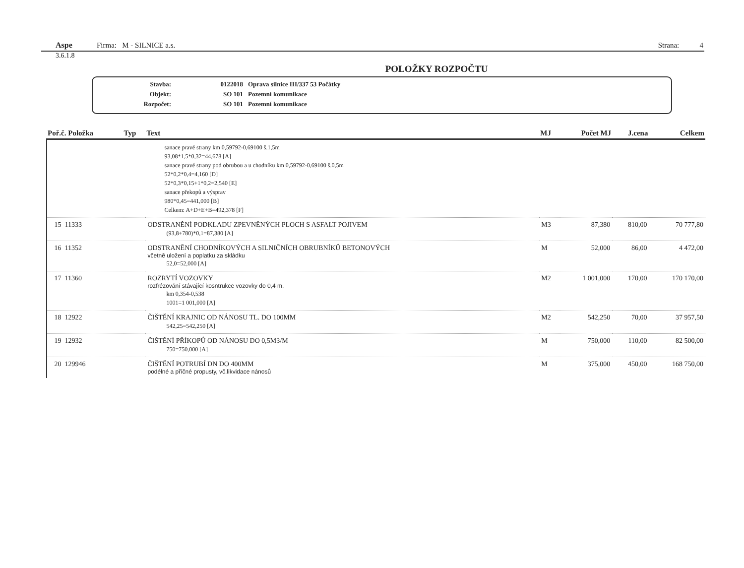Aspe Firma: M - SILNICE a.s. Strana: 4
3.6.1.8
POLOŽKY ROZPOČTU
Stavba: 0122018 Oprava silnice III/337 53 Počátky
Objekt: SO 101 Pozemní komunikace
Rozpočet: SO 101 Pozemní komunikace
| Poř.č. Položka | Typ | Text | MJ | Počet MJ | J.cena | Celkem |
| --- | --- | --- | --- | --- | --- | --- |
| | | sanace pravé strany km 0,59792-0,69100 š.1,5m 93,08*1,5*0,32=44,678 [A] sanace pravé strany pod obrubou a u chodníku km 0,59792-0,69100 š.0,5m 52*0,2*0,4=4,160 [D] 52*0,3*0,15+1*0,2=2,540 [E] sanace překopů a výsprav 980*0,45=441,000 [B] Celkem: A+D+E+B=492,378 [F] | | | | |
| 15 11333 | | ODSTRANĚNÍ PODKLADU ZPEVNĚNÝCH PLOCH S ASFALT POJIVEM (93,8+780)*0,1=87,380 [A] | M3 | 87,380 | 810,00 | 70 777,80 |
| 16 11352 | | ODSTRANĚNÍ CHODNÍKOVÝCH A SILNIČNÍCH OBRUBNÍKŮ BETONOVÝCH včetně uložení a poplatku za skládku 52,0=52,000 [A] | M | 52,000 | 86,00 | 4 472,00 |
| 17 11360 | | ROZRYTÍ VOZOVKY rozfrézování stávající kosntrukce vozovky do 0,4 m. km 0,354-0,538 1001=1 001,000 [A] | M2 | 1 001,000 | 170,00 | 170 170,00 |
| 18 12922 | | ČIŠTĚNÍ KRAJNIC OD NÁNOSU TL. DO 100MM 542,25=542,250 [A] | M2 | 542,250 | 70,00 | 37 957,50 |
| 19 12932 | | ČIŠTĚNÍ PŘÍKOPŮ OD NÁNOSU DO 0,5M3/M 750=750,000 [A] | M | 750,000 | 110,00 | 82 500,00 |
| 20 129946 | | ČIŠTĚNÍ POTRUBÍ DN DO 400MM podélné a příčné propusty, vč.likvidace nánosů | M | 375,000 | 450,00 | 168 750,00 |